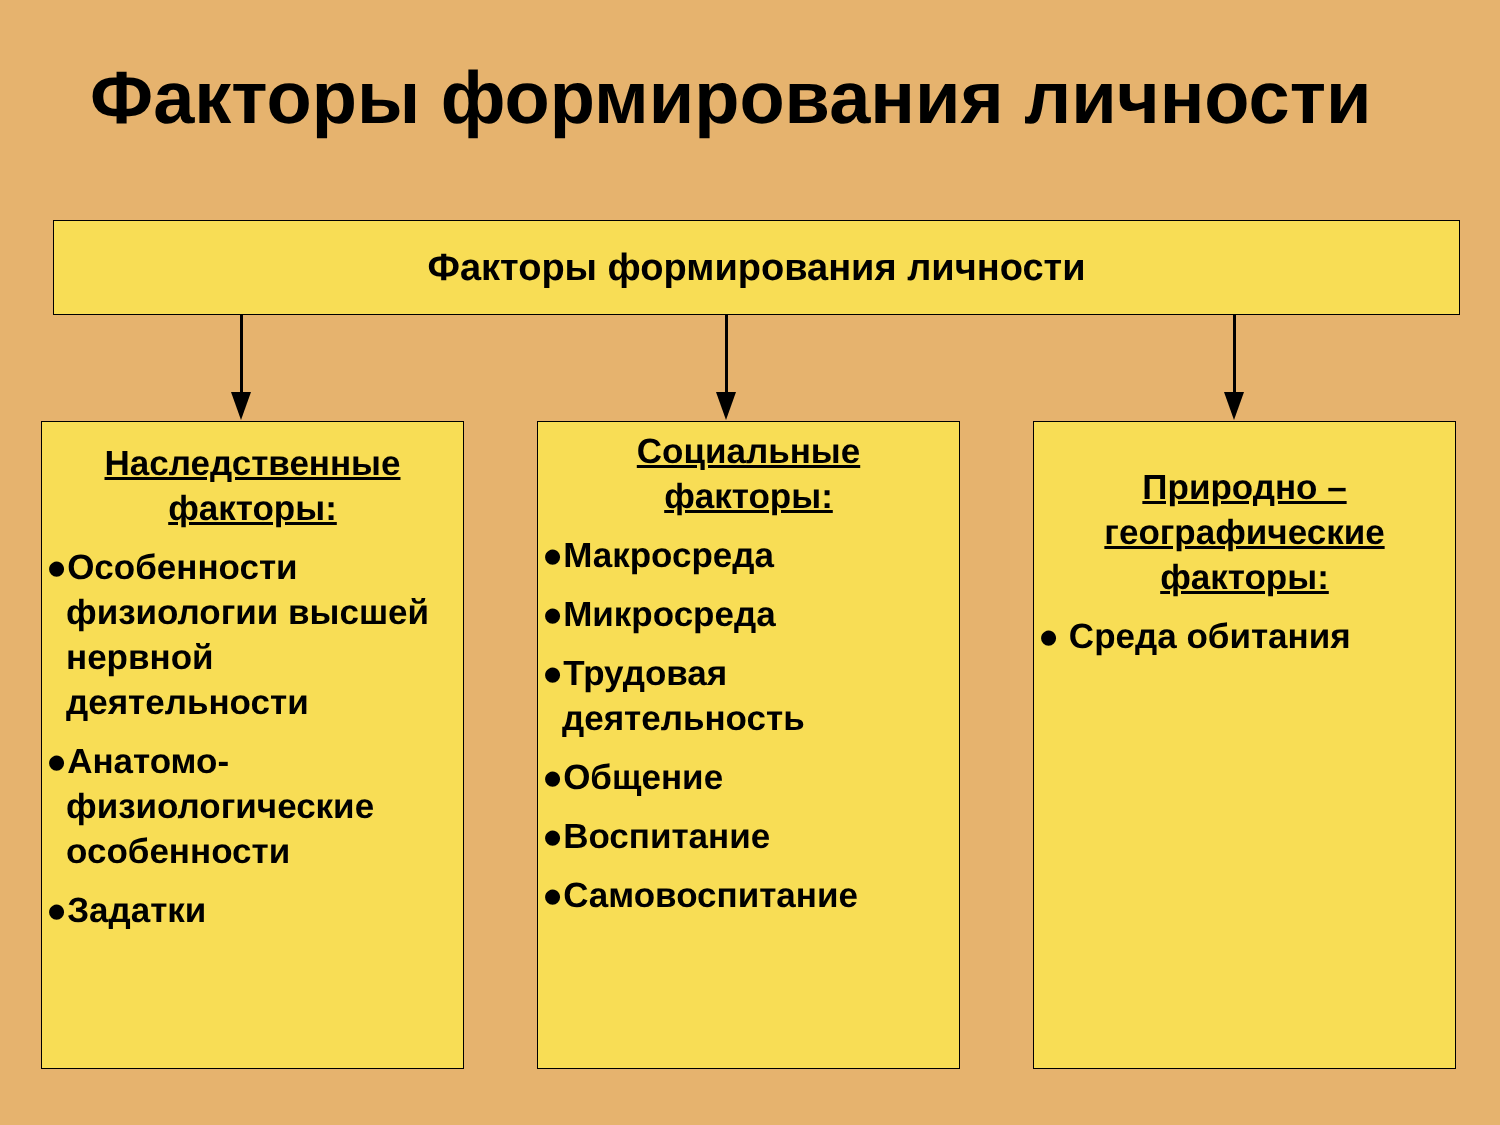Факторы формирования личности
Факторы формирования личности
Наследственные
факторы:
●Особенности физиологии высшей нервной деятельности
●Анатомо-физиологические особенности
●Задатки
Социальные
факторы:
●Макросреда
●Микросреда
●Трудовая деятельность
●Общение
●Воспитание
●Самовоспитание
Природно –
географические
факторы:
● Среда обитания